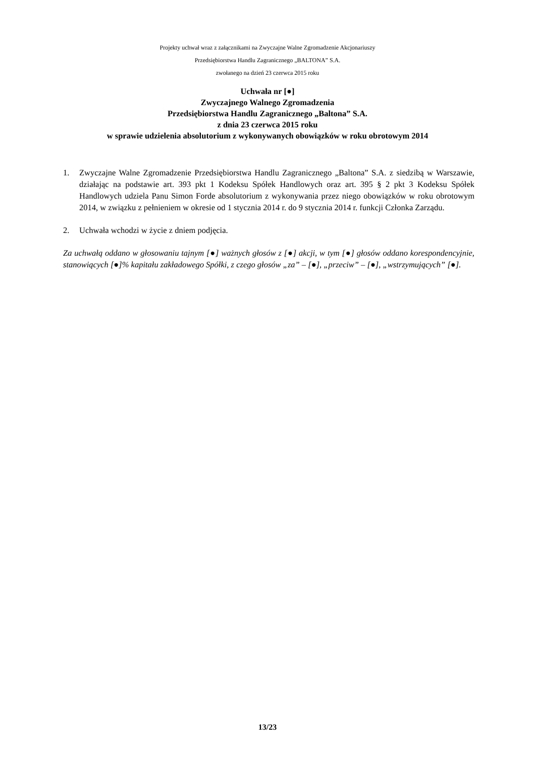Projekty uchwał wraz z załącznikami na Zwyczajne Walne Zgromadzenie Akcjonariuszy
Przedsiębiorstwa Handlu Zagranicznego „BALTONA” S.A.
zwołanego na dzień 23 czerwca 2015 roku
Uchwała nr [●]
Zwyczajnego Walnego Zgromadzenia
Przedsiębiorstwa Handlu Zagranicznego „Baltona” S.A.
z dnia 23 czerwca 2015 roku
w sprawie udzielenia absolutorium z wykonywanych obowiązków w roku obrotowym 2014
1. Zwyczajne Walne Zgromadzenie Przedsiębiorstwa Handlu Zagranicznego „Baltona” S.A. z siedzibą w Warszawie, działając na podstawie art. 393 pkt 1 Kodeksu Spółek Handlowych oraz art. 395 § 2 pkt 3 Kodeksu Spółek Handlowych udziela Panu Simon Forde absolutorium z wykonywania przez niego obowiązków w roku obrotowym 2014, w związku z pełnieniem w okresie od 1 stycznia 2014 r. do 9 stycznia 2014 r. funkcji Członka Zarządu.
2. Uchwała wchodzi w życie z dniem podjęcia.
Za uchwałą oddano w głosowaniu tajnym [●] ważnych głosów z [●] akcji, w tym [●] głosów oddano korespondencyjnie, stanowiących [●]% kapitału zakładowego Spółki, z czego głosów „za” – [●], „przeciw” – [●], „wstrzymujących” [●].
13/23